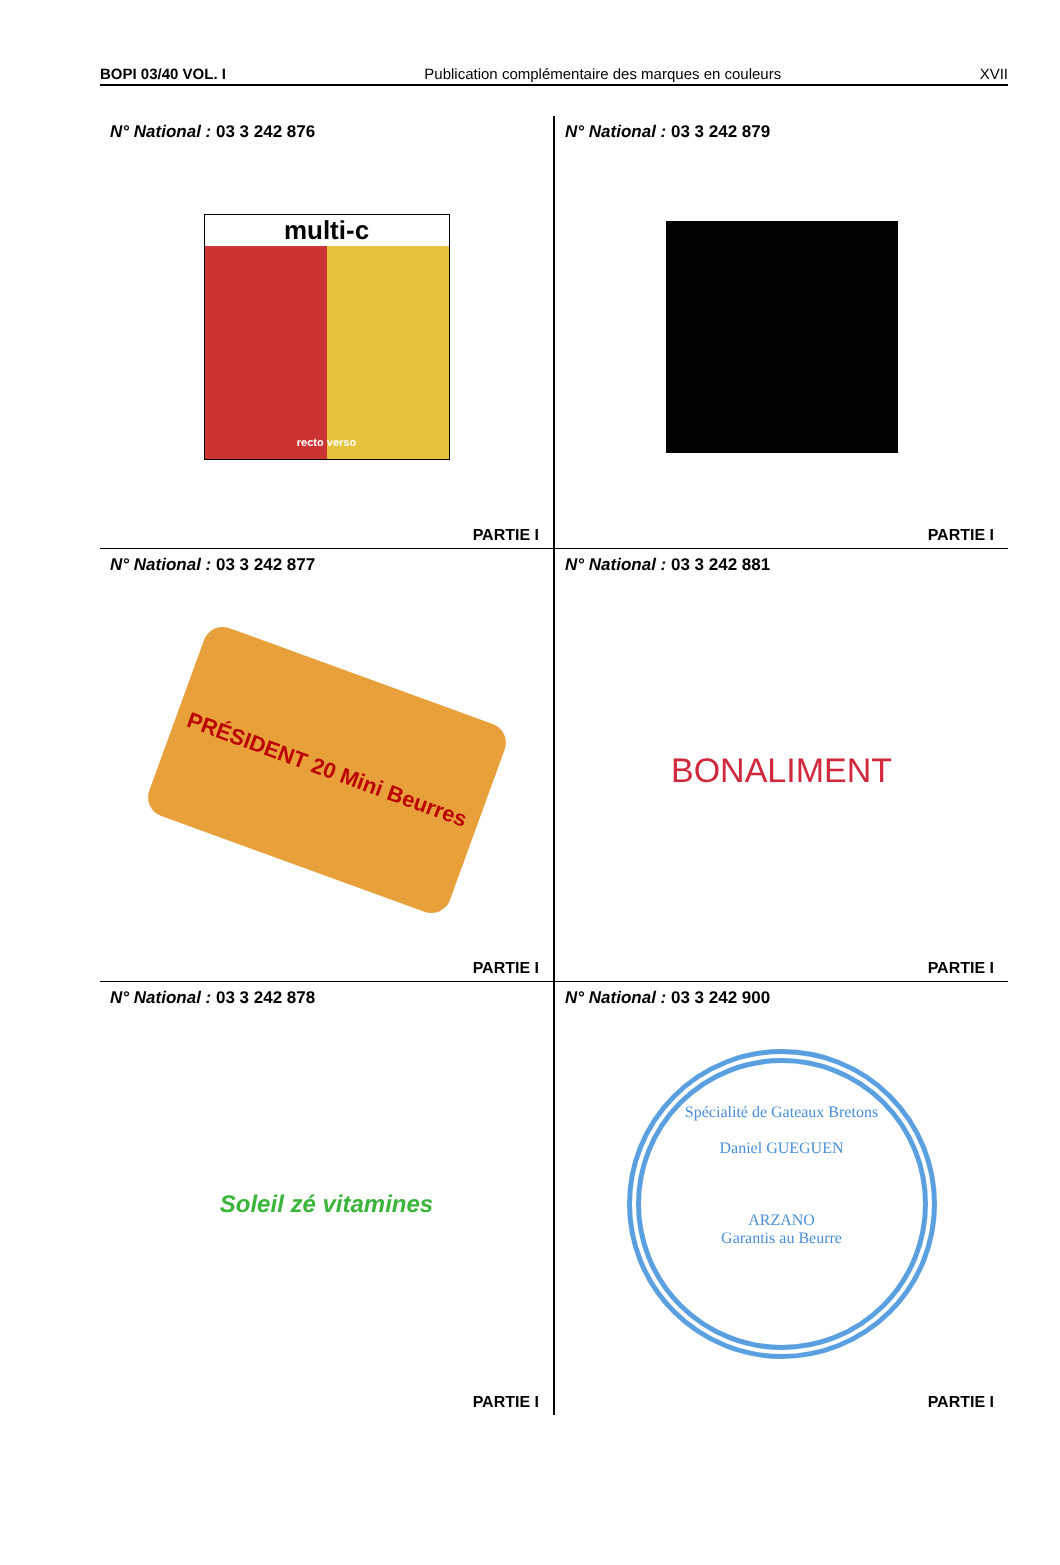BOPI 03/40 VOL. I Publication complémentaire des marques en couleurs XVII
N° National : 03 3 242 876
multi-c
recto verso
PARTIE I
N° National : 03 3 242 879
PARTIE I
N° National : 03 3 242 877
PRÉSIDENT 20 Mini Beurres
PARTIE I
N° National : 03 3 242 881
BONALIMENT
PARTIE I
N° National : 03 3 242 878
Soleil zé vitamines
PARTIE I
N° National : 03 3 242 900
Spécialité de Gateaux Bretons
Daniel GUEGUEN
ARZANO
Garantis au Beurre
PARTIE I